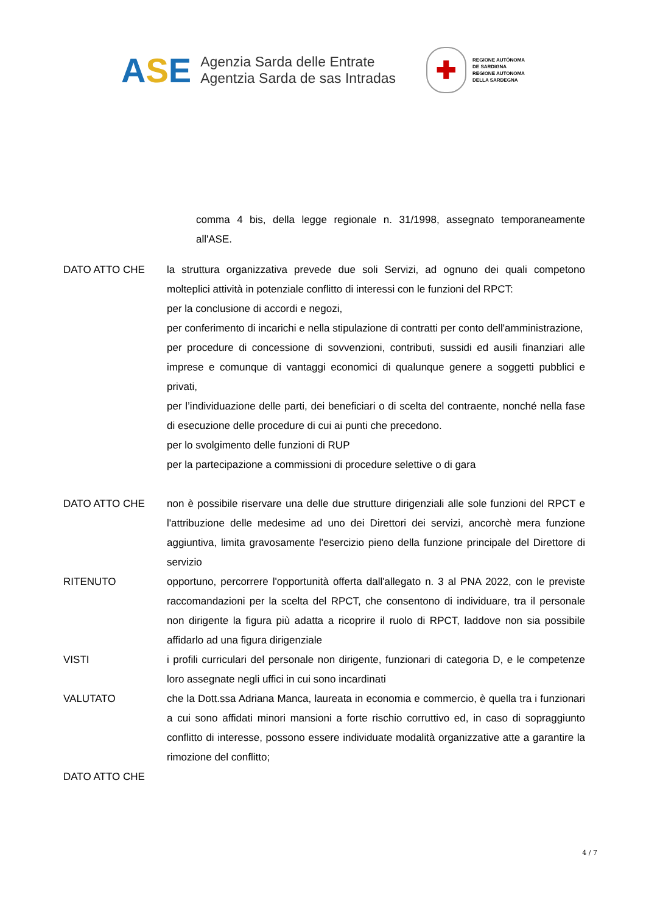ASE
Agenzia Sarda delle Entrate
Agentzia Sarda de sas Intradas
✚
REGIONE AUTÒNOMA
DE SARDIGNA
REGIONE AUTONOMA
DELLA SARDEGNA
comma 4 bis, della legge regionale n. 31/1998, assegnato temporaneamente all'ASE.
DATO ATTO CHE la struttura organizzativa prevede due soli Servizi, ad ognuno dei quali competono molteplici attività in potenziale conflitto di interessi con le funzioni del RPCT:
per la conclusione di accordi e negozi,
per conferimento di incarichi e nella stipulazione di contratti per conto dell'amministrazione,
per procedure di concessione di sovvenzioni, contributi, sussidi ed ausili finanziari alle imprese e comunque di vantaggi economici di qualunque genere a soggetti pubblici e privati,
per l’individuazione delle parti, dei beneficiari o di scelta del contraente, nonché nella fase di esecuzione delle procedure di cui ai punti che precedono.
per lo svolgimento delle funzioni di RUP
per la partecipazione a commissioni di procedure selettive o di gara
DATO ATTO CHE non è possibile riservare una delle due strutture dirigenziali alle sole funzioni del RPCT e l'attribuzione delle medesime ad uno dei Direttori dei servizi, ancorchè mera funzione aggiuntiva, limita gravosamente l'esercizio pieno della funzione principale del Direttore di servizio
RITENUTO opportuno, percorrere l'opportunità offerta dall'allegato n. 3 al PNA 2022, con le previste raccomandazioni per la scelta del RPCT, che consentono di individuare, tra il personale non dirigente la figura più adatta a ricoprire il ruolo di RPCT, laddove non sia possibile affidarlo ad una figura dirigenziale
VISTI i profili curriculari del personale non dirigente, funzionari di categoria D, e le competenze loro assegnate negli uffici in cui sono incardinati
VALUTATO che la Dott.ssa Adriana Manca, laureata in economia e commercio, è quella tra i funzionari a cui sono affidati minori mansioni a forte rischio corruttivo ed, in caso di sopraggiunto conflitto di interesse, possono essere individuate modalità organizzative atte a garantire la rimozione del conflitto;
DATO ATTO CHE
4 / 7